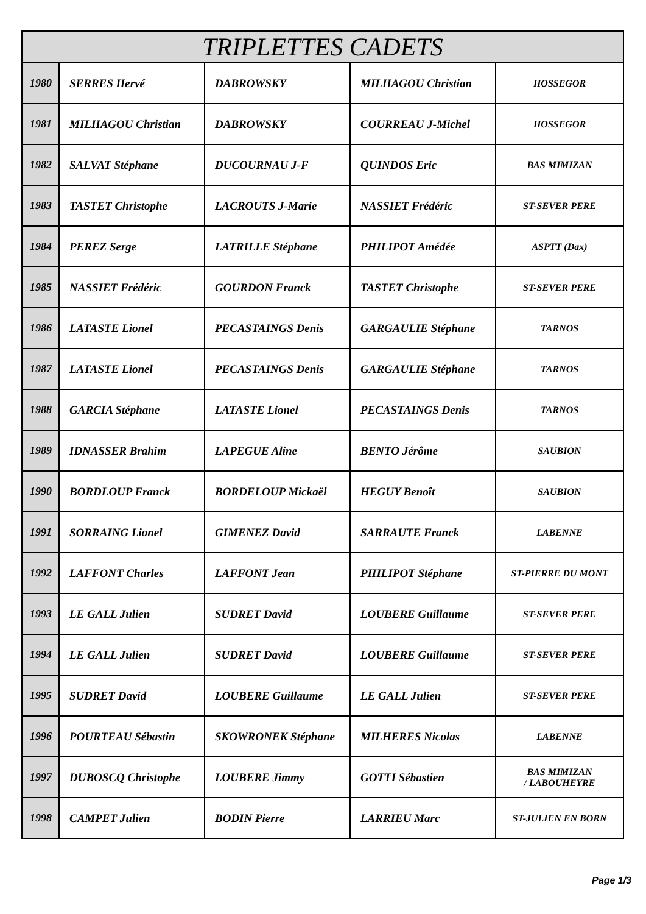| TRIPLETTES CADETS | | | | |
| --- | --- | --- | --- | --- |
| 1980 | SERRES Hervé | DABROWSKY | MILHAGOU Christian | HOSSEGOR |
| 1981 | MILHAGOU Christian | DABROWSKY | COURREAU J-Michel | HOSSEGOR |
| 1982 | SALVAT Stéphane | DUCOURNAU J-F | QUINDOS Eric | BAS MIMIZAN |
| 1983 | TASTET Christophe | LACROUTS J-Marie | NASSIET Frédéric | ST-SEVER PERE |
| 1984 | PEREZ Serge | LATRILLE Stéphane | PHILIPOT Amédée | ASPTT (Dax) |
| 1985 | NASSIET Frédéric | GOURDON Franck | TASTET Christophe | ST-SEVER PERE |
| 1986 | LATASTE Lionel | PECASTAINGS Denis | GARGAULIE Stéphane | TARNOS |
| 1987 | LATASTE Lionel | PECASTAINGS Denis | GARGAULIE Stéphane | TARNOS |
| 1988 | GARCIA Stéphane | LATASTE Lionel | PECASTAINGS Denis | TARNOS |
| 1989 | IDNASSER Brahim | LAPEGUE Aline | BENTO Jérôme | SAUBION |
| 1990 | BORDLOUP Franck | BORDELOUP Mickaël | HEGUY Benoît | SAUBION |
| 1991 | SORRAING Lionel | GIMENEZ David | SARRAUTE Franck | LABENNE |
| 1992 | LAFFONT Charles | LAFFONT Jean | PHILIPOT Stéphane | ST-PIERRE DU MONT |
| 1993 | LE GALL Julien | SUDRET David | LOUBERE Guillaume | ST-SEVER PERE |
| 1994 | LE GALL Julien | SUDRET David | LOUBERE Guillaume | ST-SEVER PERE |
| 1995 | SUDRET David | LOUBERE Guillaume | LE GALL Julien | ST-SEVER PERE |
| 1996 | POURTEAU Sébastin | SKOWRONEK Stéphane | MILHERES Nicolas | LABENNE |
| 1997 | DUBOSCQ Christophe | LOUBERE Jimmy | GOTTI Sébastien | BAS MIMIZAN / LABOUHEYRE |
| 1998 | CAMPET Julien | BODIN Pierre | LARRIEU Marc | ST-JULIEN EN BORN |
Page 1/3